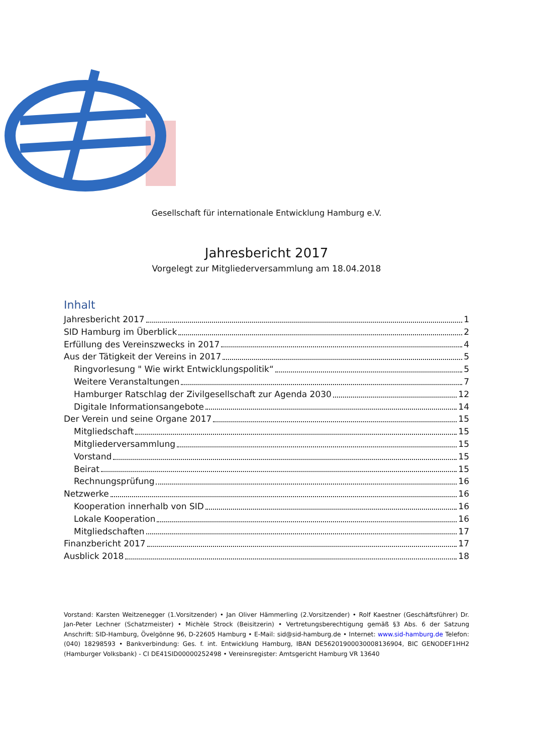Gesellschaft für internationale Entwicklung Hamburg e.V.
Jahresbericht 2017
Vorgelegt zur Mitgliederversammlung am 18.04.2018
Inhalt
Jahresbericht 2017 1
SID Hamburg im Überblick 2
Erfüllung des Vereinszwecks in 2017 4
Aus der Tätigkeit der Vereins in 2017 5
Ringvorlesung " Wie wirkt Entwicklungspolitik“ 5
Weitere Veranstaltungen 7
Hamburger Ratschlag der Zivilgesellschaft zur Agenda 2030 12
Digitale Informationsangebote 14
Der Verein und seine Organe 2017 15
Mitgliedschaft 15
Mitgliederversammlung 15
Vorstand 15
Beirat 15
Rechnungsprüfung 16
Netzwerke 16
Kooperation innerhalb von SID 16
Lokale Kooperation 16
Mitgliedschaften 17
Finanzbericht 2017 17
Ausblick 2018 18
Vorstand: Karsten Weitzenegger (1.Vorsitzender) • Jan Oliver Hämmerling (2.Vorsitzender) • Rolf Kaestner (Geschäftsführer) Dr. Jan-Peter Lechner (Schatzmeister) • Michèle Strock (Beisitzerin) • Vertretungsberechtigung gemäß §3 Abs. 6 der Satzung Anschrift: SID-Hamburg, Övelgönne 96, D-22605 Hamburg • E-Mail: sid@sid-hamburg.de • Internet: www.sid-hamburg.de Telefon: (040) 18298593 • Bankverbindung: Ges. f. int. Entwicklung Hamburg, IBAN DE56201900030008136904, BIC GENODEF1HH2 (Hamburger Volksbank) - CI DE41SID00000252498 • Vereinsregister: Amtsgericht Hamburg VR 13640